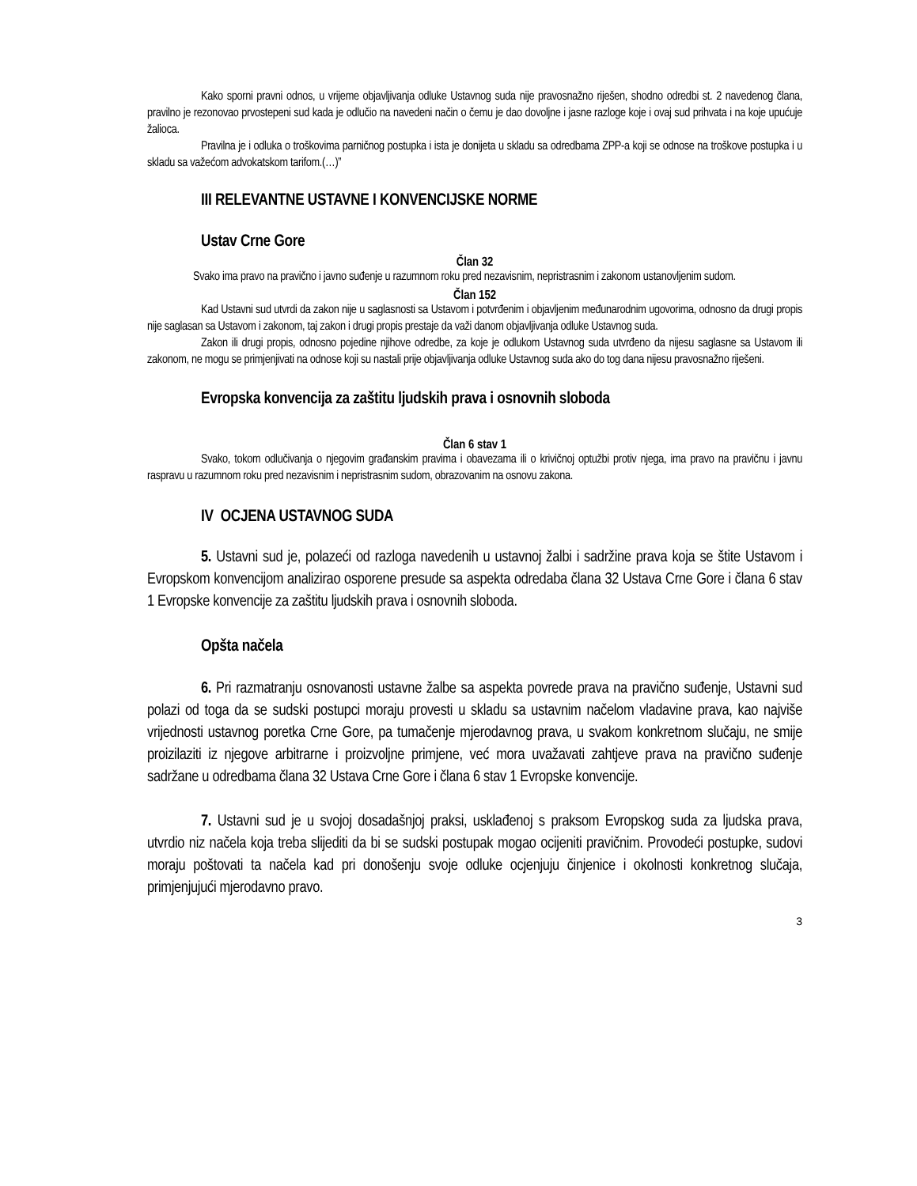Kako sporni pravni odnos, u vrijeme objavljivanja odluke Ustavnog suda nije pravosnažno riješen, shodno odredbi st. 2 navedenog člana, pravilno je rezonovao prvostepeni sud kada je odlučio na navedeni način o čemu je dao dovoljne i jasne razloge koje i ovaj sud prihvata i na koje upućuje žalioca.
Pravilna je i odluka o troškovima parničnog postupka i ista je donijeta u skladu sa odredbama ZPP-a koji se odnose na troškove postupka i u skladu sa važećom advokatskom tarifom.(…)”
III RELEVANTNE USTAVNE I KONVENCIJSKE NORME
Ustav Crne Gore
Član 32
Svako ima pravo na pravično i javno suđenje u razumnom roku pred nezavisnim, nepristrasnim i zakonom ustanovljenim sudom.
Član 152
Kad Ustavni sud utvrdi da zakon nije u saglasnosti sa Ustavom i potvrđenim i objavljenim međunarodnim ugovorima, odnosno da drugi propis nije saglasan sa Ustavom i zakonom, taj zakon i drugi propis prestaje da važi danom objavljivanja odluke Ustavnog suda.
Zakon ili drugi propis, odnosno pojedine njihove odredbe, za koje je odlukom Ustavnog suda utvrđeno da nijesu saglasne sa Ustavom ili zakonom, ne mogu se primjenjivati na odnose koji su nastali prije objavljivanja odluke Ustavnog suda ako do tog dana nijesu pravosnažno riješeni.
Evropska konvencija za zaštitu ljudskih prava i osnovnih sloboda
Član 6 stav 1
Svako, tokom odlučivanja o njegovim građanskim pravima i obavezama ili o krivičnoj optužbi protiv njega, ima pravo na pravičnu i javnu raspravu u razumnom roku pred nezavisnim i nepristrasnim sudom, obrazovanim na osnovu zakona.
IV OCJENA USTAVNOG SUDA
5. Ustavni sud je, polazeći od razloga navedenih u ustavnoj žalbi i sadržine prava koja se štite Ustavom i Evropskom konvencijom analizirao osporene presude sa aspekta odredaba člana 32 Ustava Crne Gore i člana 6 stav 1 Evropske konvencije za zaštitu ljudskih prava i osnovnih sloboda.
Opšta načela
6. Pri razmatranju osnovanosti ustavne žalbe sa aspekta povrede prava na pravično suđenje, Ustavni sud polazi od toga da se sudski postupci moraju provesti u skladu sa ustavnim načelom vladavine prava, kao najviše vrijednosti ustavnog poretka Crne Gore, pa tumačenje mjerodavnog prava, u svakom konkretnom slučaju, ne smije proizilaziti iz njegove arbitrarne i proizvoljne primjene, već mora uvažavati zahtjeve prava na pravično suđenje sadržane u odredbama člana 32 Ustava Crne Gore i člana 6 stav 1 Evropske konvencije.
7. Ustavni sud je u svojoj dosadašnjoj praksi, usklađenoj s praksom Evropskog suda za ljudska prava, utvrdio niz načela koja treba slijediti da bi se sudski postupak mogao ocijeniti pravičnim. Provodeći postupke, sudovi moraju poštovati ta načela kad pri donošenju svoje odluke ocjenjuju činjenice i okolnosti konkretnog slučaja, primjenjujući mjerodavno pravo.
3